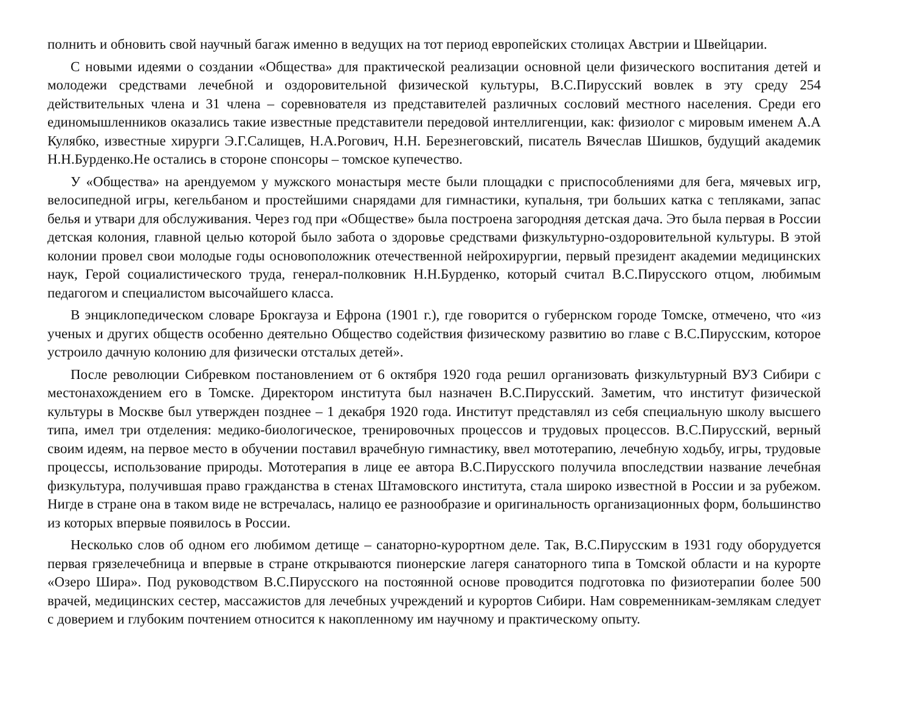полнить и обновить свой научный багаж именно в ведущих на тот период европейских столицах Австрии и Швейцарии.
С новыми идеями о создании «Общества» для практической реализации основной цели физического воспитания детей и молодежи средствами лечебной и оздоровительной физической культуры, В.С.Пирусский вовлек в эту среду 254 действительных члена и 31 члена – соревнователя из представителей различных сословий местного населения. Среди его единомышленников оказались такие известные представители передовой интеллигенции, как: физиолог с мировым именем А.А Кулябко, известные хирурги Э.Г.Салищев, Н.А.Рогович, Н.Н. Березнеговский, писатель Вячеслав Шишков, будущий академик Н.Н.Бурденко.Не остались в стороне спонсоры – томское купечество.
У «Общества» на арендуемом у мужского монастыря месте были площадки с приспособлениями для бега, мячевых игр, велосипедной игры, кегельбаном и простейшими снарядами для гимнастики, купальня, три больших катка с тепляками, запас белья и утвари для обслуживания. Через год при «Обществе» была построена загородняя детская дача. Это была первая в России детская колония, главной целью которой было забота о здоровье средствами физкультурно-оздоровительной культуры. В этой колонии провел свои молодые годы основоположник отечественной нейрохирургии, первый президент академии медицинских наук, Герой социалистического труда, генерал-полковник Н.Н.Бурденко, который считал В.С.Пирусского отцом, любимым педагогом и специалистом высочайшего класса.
В энциклопедическом словаре Брокгауза и Ефрона (1901 г.), где говорится о губернском городе Томске, отмечено, что «из ученых и других обществ особенно деятельно Общество содействия физическому развитию во главе с В.С.Пирусским, которое устроило дачную колонию для физически отсталых детей».
После революции Сибревком постановлением от 6 октября 1920 года решил организовать физкультурный ВУЗ Сибири с местонахождением его в Томске. Директором института был назначен В.С.Пирусский. Заметим, что институт физической культуры в Москве был утвержден позднее – 1 декабря 1920 года. Институт представлял из себя специальную школу высшего типа, имел три отделения: медико-биологическое, тренировочных процессов и трудовых процессов. В.С.Пирусский, верный своим идеям, на первое место в обучении поставил врачебную гимнастику, ввел мототерапию, лечебную ходьбу, игры, трудовые процессы, использование природы. Мототерапия в лице ее автора В.С.Пирусского получила впоследствии название лечебная физкультура, получившая право гражданства в стенах Штамовского института, стала широко известной в России и за рубежом. Нигде в стране она в таком виде не встречалась, налицо ее разнообразие и оригинальность организационных форм, большинство из которых впервые появилось в России.
Несколько слов об одном его любимом детище – санаторно-курортном деле. Так, В.С.Пирусским в 1931 году оборудуется первая грязелечебница и впервые в стране открываются пионерские лагеря санаторного типа в Томской области и на курорте «Озеро Шира». Под руководством В.С.Пирусского на постоянной основе проводится подготовка по физиотерапии более 500 врачей, медицинских сестер, массажистов для лечебных учреждений и курортов Сибири. Нам современникам-землякам следует с доверием и глубоким почтением относится к накопленному им научному и практическому опыту.